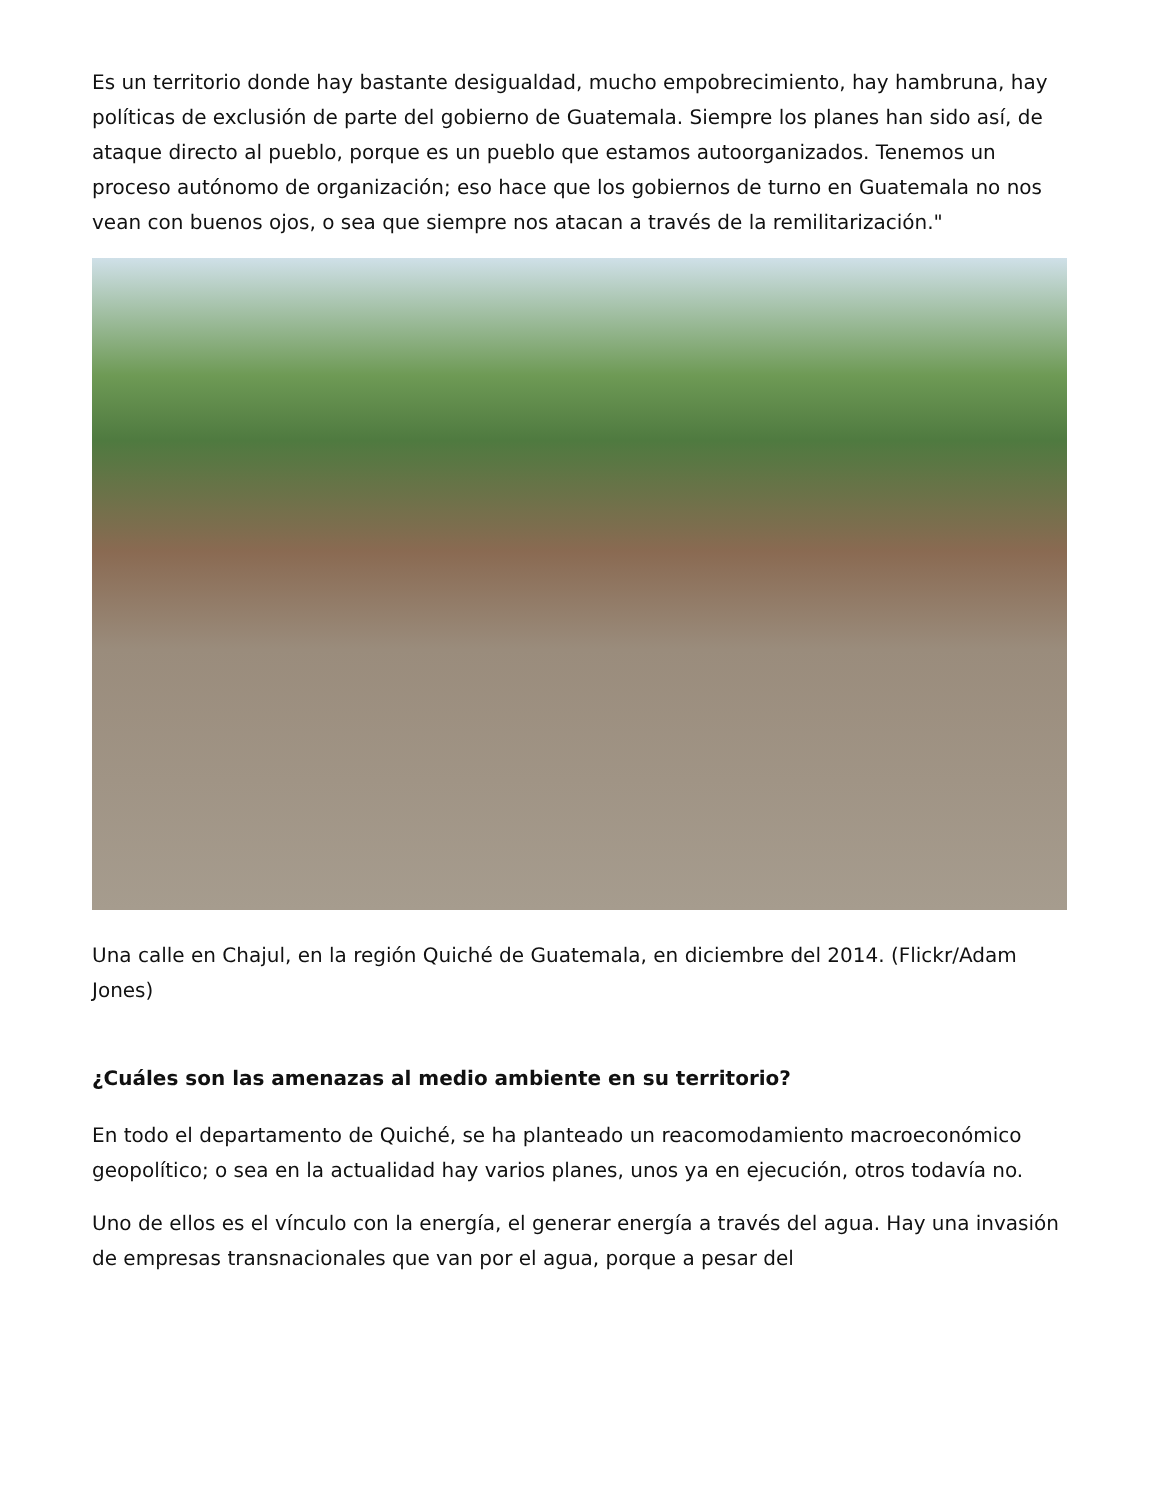Es un territorio donde hay bastante desigualdad, mucho empobrecimiento, hay hambruna, hay políticas de exclusión de parte del gobierno de Guatemala. Siempre los planes han sido así, de ataque directo al pueblo, porque es un pueblo que estamos autoorganizados. Tenemos un proceso autónomo de organización; eso hace que los gobiernos de turno en Guatemala no nos vean con buenos ojos, o sea que siempre nos atacan a través de la remilitarización."
Una calle en Chajul, en la región Quiché de Guatemala, en diciembre del 2014. (Flickr/Adam Jones)
¿Cuáles son las amenazas al medio ambiente en su territorio?
En todo el departamento de Quiché, se ha planteado un reacomodamiento macroeconómico geopolítico; o sea en la actualidad hay varios planes, unos ya en ejecución, otros todavía no.
Uno de ellos es el vínculo con la energía, el generar energía a través del agua. Hay una invasión de empresas transnacionales que van por el agua, porque a pesar del